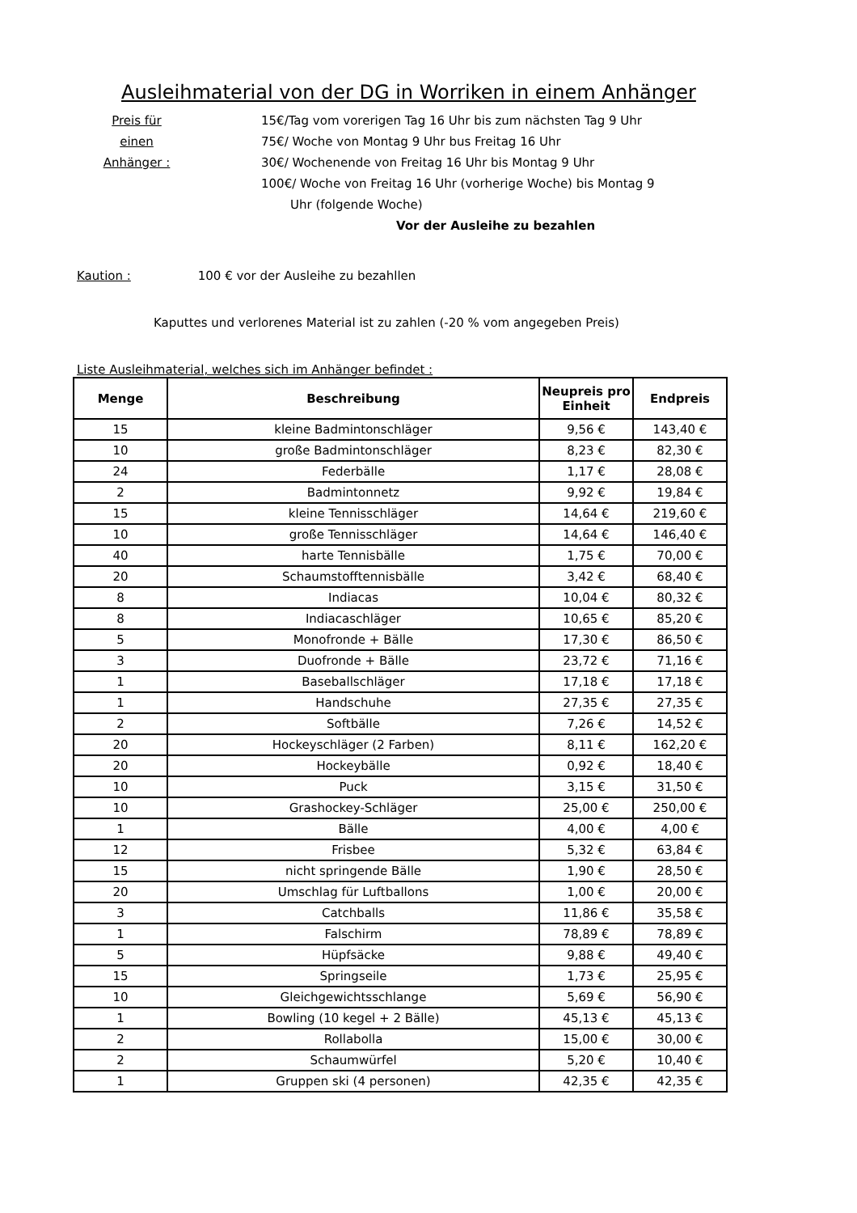Ausleihmaterial von der DG in Worriken in einem Anhänger
Preis für
einen
Anhänger :
15€/Tag vom vorerigen Tag 16 Uhr bis zum nächsten Tag 9 Uhr
75€/ Woche von Montag 9 Uhr bus Freitag 16 Uhr
30€/ Wochenende von Freitag 16 Uhr bis Montag 9 Uhr
100€/ Woche von Freitag 16 Uhr (vorherige Woche) bis Montag 9
Uhr (folgende Woche)
Vor der Ausleihe zu bezahlen
Kaution : 100 € vor der Ausleihe zu bezahllen
Kaputtes und verlorenes Material ist zu zahlen (-20 % vom angegeben Preis)
Liste Ausleihmaterial, welches sich im Anhänger befindet :
| Menge | Beschreibung | Neupreis pro Einheit | Endpreis |
| --- | --- | --- | --- |
| 15 | kleine Badmintonschläger | 9,56 € | 143,40 € |
| 10 | große Badmintonschläger | 8,23 € | 82,30 € |
| 24 | Federbälle | 1,17 € | 28,08 € |
| 2 | Badmintonnetz | 9,92 € | 19,84 € |
| 15 | kleine Tennisschläger | 14,64 € | 219,60 € |
| 10 | große Tennisschläger | 14,64 € | 146,40 € |
| 40 | harte Tennisbälle | 1,75 € | 70,00 € |
| 20 | Schaumstofftennisbälle | 3,42 € | 68,40 € |
| 8 | Indiacas | 10,04 € | 80,32 € |
| 8 | Indiacaschläger | 10,65 € | 85,20 € |
| 5 | Monofronde + Bälle | 17,30 € | 86,50 € |
| 3 | Duofronde + Bälle | 23,72 € | 71,16 € |
| 1 | Baseballschläger | 17,18 € | 17,18 € |
| 1 | Handschuhe | 27,35 € | 27,35 € |
| 2 | Softbälle | 7,26 € | 14,52 € |
| 20 | Hockeyschläger (2 Farben) | 8,11 € | 162,20 € |
| 20 | Hockeybälle | 0,92 € | 18,40 € |
| 10 | Puck | 3,15 € | 31,50 € |
| 10 | Grashockey-Schläger | 25,00 € | 250,00 € |
| 1 | Bälle | 4,00 € | 4,00 € |
| 12 | Frisbee | 5,32 € | 63,84 € |
| 15 | nicht springende Bälle | 1,90 € | 28,50 € |
| 20 | Umschlag für Luftballons | 1,00 € | 20,00 € |
| 3 | Catchballs | 11,86 € | 35,58 € |
| 1 | Falschirm | 78,89 € | 78,89 € |
| 5 | Hüpfsäcke | 9,88 € | 49,40 € |
| 15 | Springseile | 1,73 € | 25,95 € |
| 10 | Gleichgewichtsschlange | 5,69 € | 56,90 € |
| 1 | Bowling (10 kegel + 2 Bälle) | 45,13 € | 45,13 € |
| 2 | Rollabolla | 15,00 € | 30,00 € |
| 2 | Schaumwürfel | 5,20 € | 10,40 € |
| 1 | Gruppen ski (4 personen) | 42,35 € | 42,35 € |